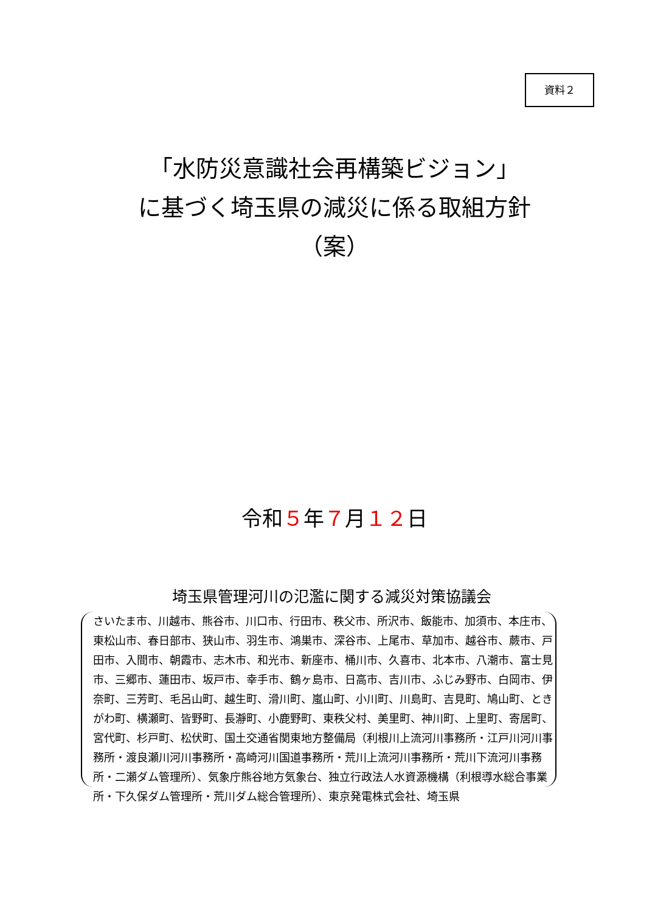資料２
「水防災意識社会再構築ビジョン」
に基づく埼玉県の減災に係る取組方針
（案）
令和５年７月１２日
埼玉県管理河川の氾濫に関する減災対策協議会
さいたま市、川越市、熊谷市、川口市、行田市、秩父市、所沢市、飯能市、加須市、本庄市、東松山市、春日部市、狭山市、羽生市、鴻巣市、深谷市、上尾市、草加市、越谷市、蕨市、戸田市、入間市、朝霞市、志木市、和光市、新座市、桶川市、久喜市、北本市、八潮市、富士見市、三郷市、蓮田市、坂戸市、幸手市、鶴ヶ島市、日高市、吉川市、ふじみ野市、白岡市、伊奈町、三芳町、毛呂山町、越生町、滑川町、嵐山町、小川町、川島町、吉見町、鳩山町、ときがわ町、横瀬町、皆野町、長瀞町、小鹿野町、東秩父村、美里町、神川町、上里町、寄居町、宮代町、杉戸町、松伏町、国土交通省関東地方整備局（利根川上流河川事務所・江戸川河川事務所・渡良瀬川河川事務所・高崎河川国道事務所・荒川上流河川事務所・荒川下流河川事務所・二瀬ダム管理所）、気象庁熊谷地方気象台、独立行政法人水資源機構（利根導水総合事業所・下久保ダム管理所・荒川ダム総合管理所）、東京発電株式会社、埼玉県